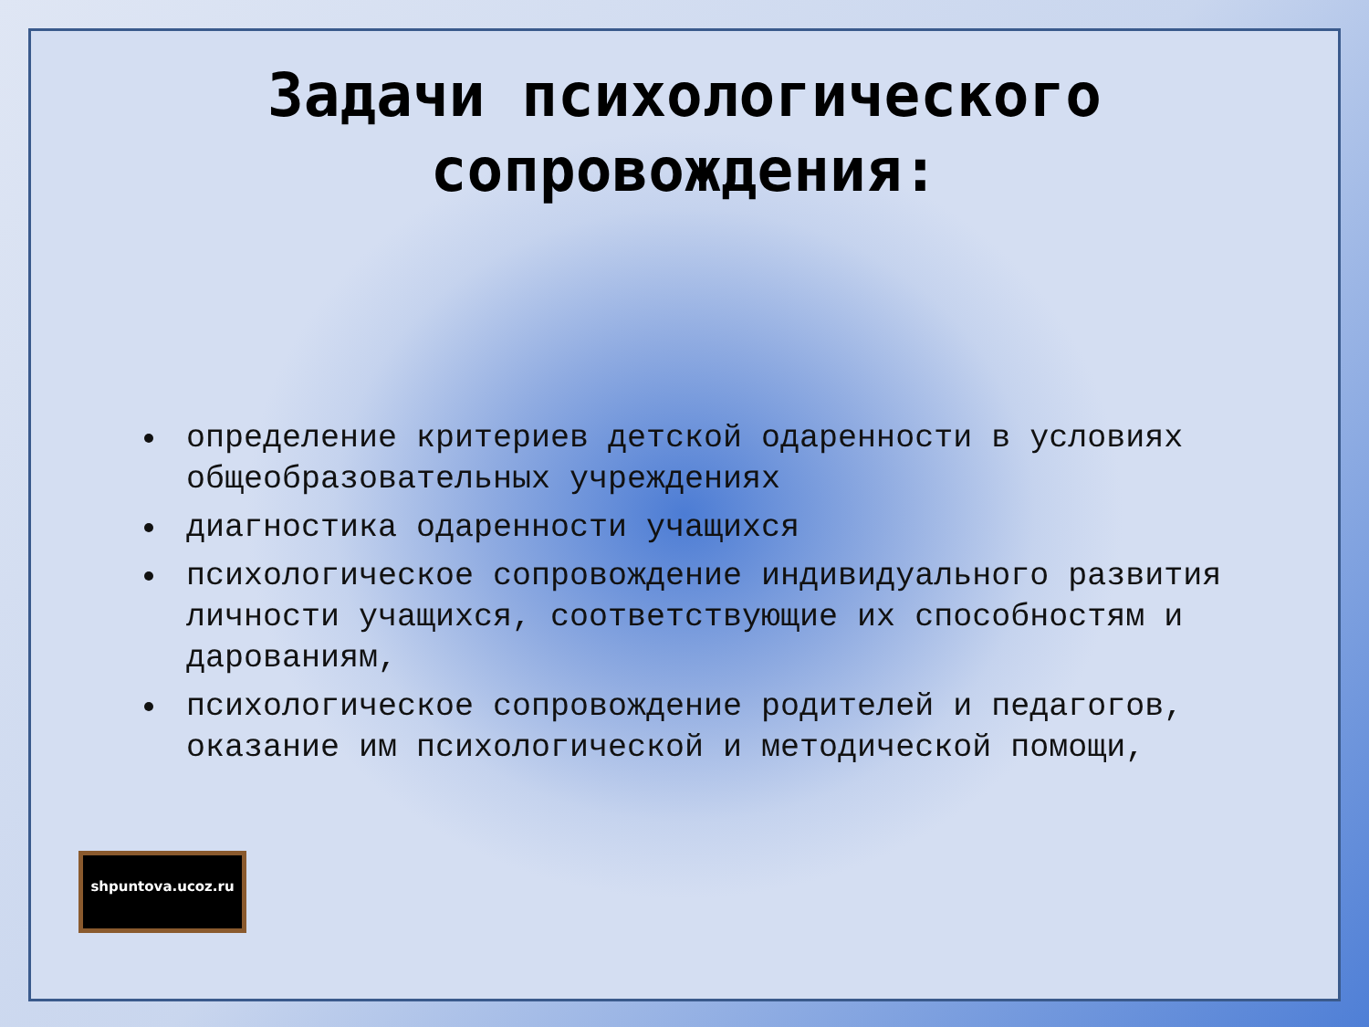Задачи психологического сопровождения:
определение критериев детской одаренности в условиях общеобразовательных учреждениях
диагностика одаренности учащихся
психологическое сопровождение индивидуального развития личности учащихся, соответствующие их способностям и дарованиям,
психологическое сопровождение родителей и педагогов, оказание им психологической и методической помощи,
shpuntova.ucoz.ru